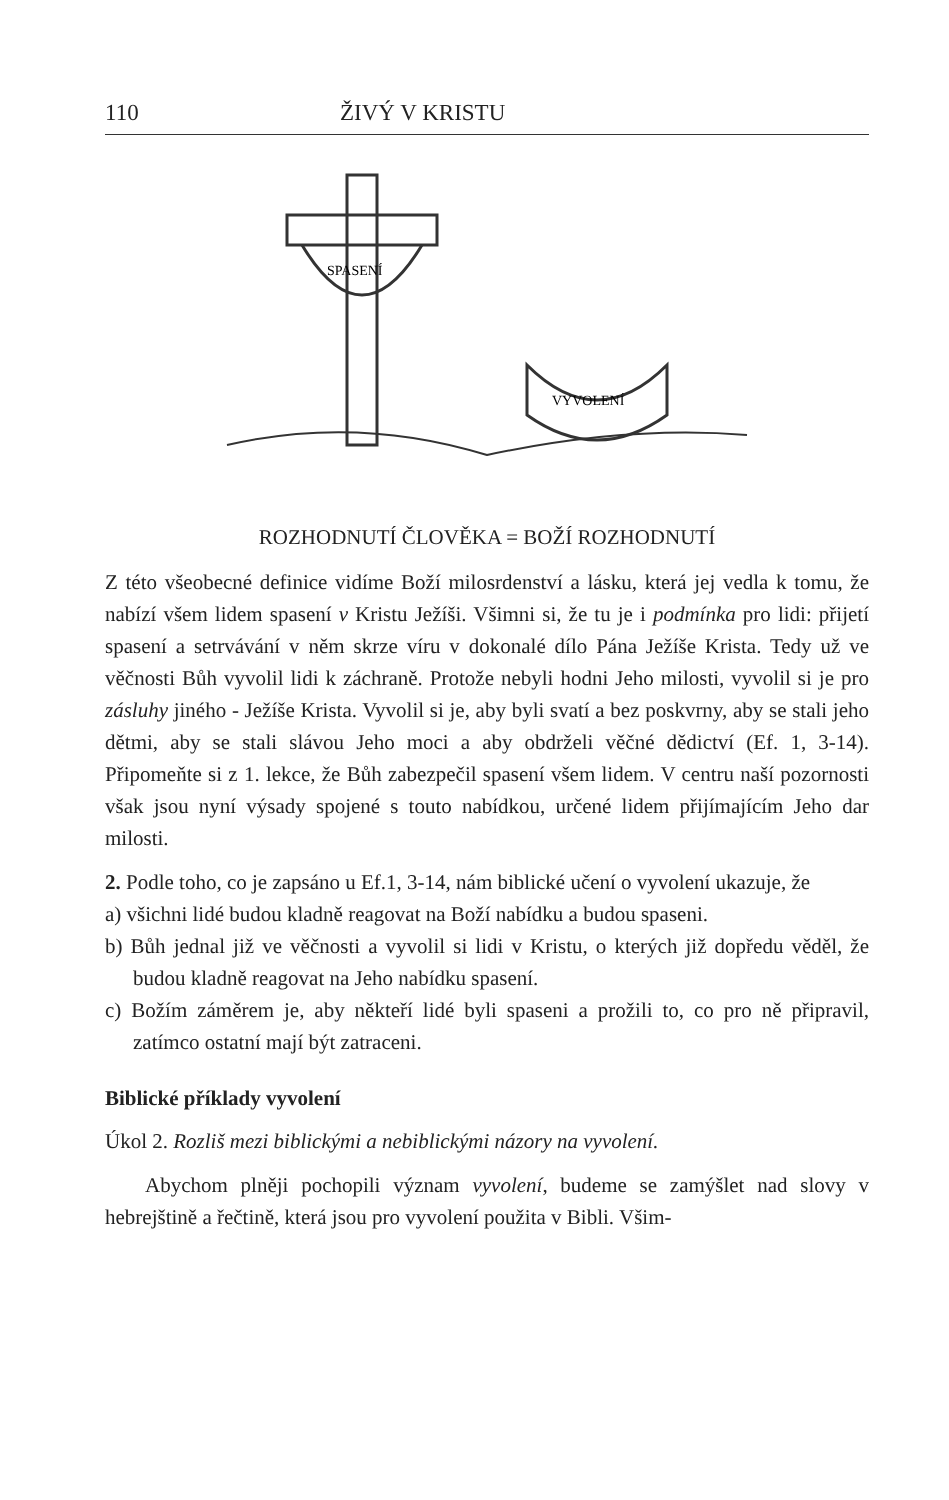110 ŽIVÝ V KRISTU
SPASENÍ
VYVOLENÍ
ROZHODNUTÍ ČLOVĚKA = BOŽÍ ROZHODNUTÍ
Z této všeobecné definice vidíme Boží milosrdenství a lásku, která jej vedla k tomu, že nabízí všem lidem spasení v Kristu Ježíši. Všimni si, že tu je i podmínka pro lidi: přijetí spasení a setrvávání v něm skrze víru v dokonalé dílo Pána Ježíše Krista. Tedy už ve věčnosti Bůh vyvolil lidi k záchraně. Protože nebyli hodni Jeho milosti, vyvolil si je pro zásluhy jiného - Ježíše Krista. Vyvolil si je, aby byli svatí a bez poskvrny, aby se stali jeho dětmi, aby se stali slávou Jeho moci a aby obdrželi věčné dědictví (Ef. 1, 3-14). Připomeňte si z 1. lekce, že Bůh zabezpečil spasení všem lidem. V centru naší pozornosti však jsou nyní výsady spojené s touto nabídkou, určené lidem přijímajícím Jeho dar milosti.
2. Podle toho, co je zapsáno u Ef.1, 3-14, nám biblické učení o vyvolení ukazuje, že
a) všichni lidé budou kladně reagovat na Boží nabídku a budou spaseni.
b) Bůh jednal již ve věčnosti a vyvolil si lidi v Kristu, o kterých již dopředu věděl, že budou kladně reagovat na Jeho nabídku spasení.
c) Božím záměrem je, aby někteří lidé byli spaseni a prožili to, co pro ně připravil, zatímco ostatní mají být zatraceni.
Biblické příklady vyvolení
Úkol 2. Rozliš mezi biblickými a nebiblickými názory na vyvolení.
Abychom plněji pochopili význam vyvolení, budeme se zamýšlet nad slovy v hebrejštině a řečtině, která jsou pro vyvolení použita v Bibli. Všim-